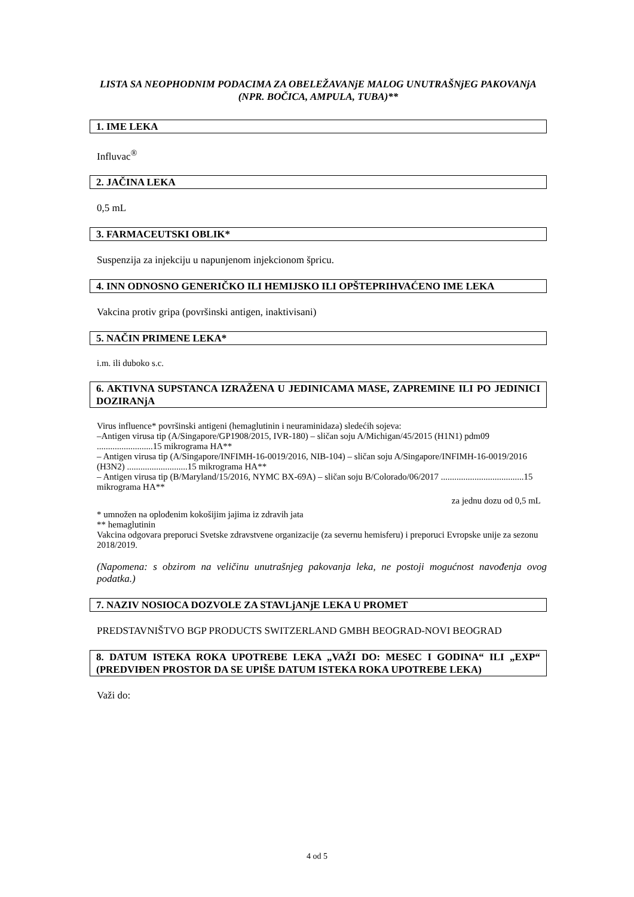LISTA SA NEOPHODNIM PODACIMA ZA OBELEŽAVANjE MALOG UNUTRAŠNjEG PAKOVANjA (NPR. BOČICA, AMPULA, TUBA)**
1. IME LEKA
Influvac<sup>®</sup>
2. JAČINA LEKA
0,5 mL
3. FARMACEUTSKI OBLIK*
Suspenzija za injekciju u napunjenom injekcionom špricu.
4. INN ODNOSNO GENERIČKO ILI HEMIJSKO ILI OPŠTEPRIHVAĆENO IME LEKA
Vakcina protiv gripa (površinski antigen, inaktivisani)
5. NAČIN PRIMENE LEKA*
i.m. ili duboko s.c.
6. AKTIVNA SUPSTANCA IZRAŽENA U JEDINICAMA MASE, ZAPREMINE ILI PO JEDINICI DOZIRANjA
Virus influence* površinski antigeni (hemaglutinin i neuraminidaza) sledećih sojeva:
–Antigen virusa tip (A/Singapore/GP1908/2015, IVR-180) – sličan soju A/Michigan/45/2015 (H1N1) pdm09 .........................15 mikrograma HA**
– Antigen virusa tip (A/Singapore/INFIMH-16-0019/2016, NIB-104) – sličan soju A/Singapore/INFIMH-16-0019/2016 (H3N2) ...........................15 mikrograma HA**
– Antigen virusa tip (B/Maryland/15/2016, NYMC BX-69A) – sličan soju B/Colorado/06/2017 .....................................15 mikrograma HA**
za jednu dozu od 0,5 mL
* umnožen na oplođenim kokošijim jajima iz zdravih jata
** hemaglutinin
Vakcina odgovara preporuci Svetske zdravstvene organizacije (za severnu hemisferu) i preporuci Evropske unije za sezonu 2018/2019.
(Napomena: s obzirom na veličinu unutrašnjeg pakovanja leka, ne postoji mogućnost navođenja ovog podatka.)
7. NAZIV NOSIOCA DOZVOLE ZA STAVLjANjE LEKA U PROMET
PREDSTAVNIŠTVO BGP PRODUCTS SWITZERLAND GMBH BEOGRAD-NOVI BEOGRAD
8. DATUM ISTEKA ROKA UPOTREBE LEKA „VAŽI DO: MESEC I GODINA“ ILI „EXP“ (PREDVIĐEN PROSTOR DA SE UPIŠE DATUM ISTEKA ROKA UPOTREBE LEKA)
Važi do:
4 od 5